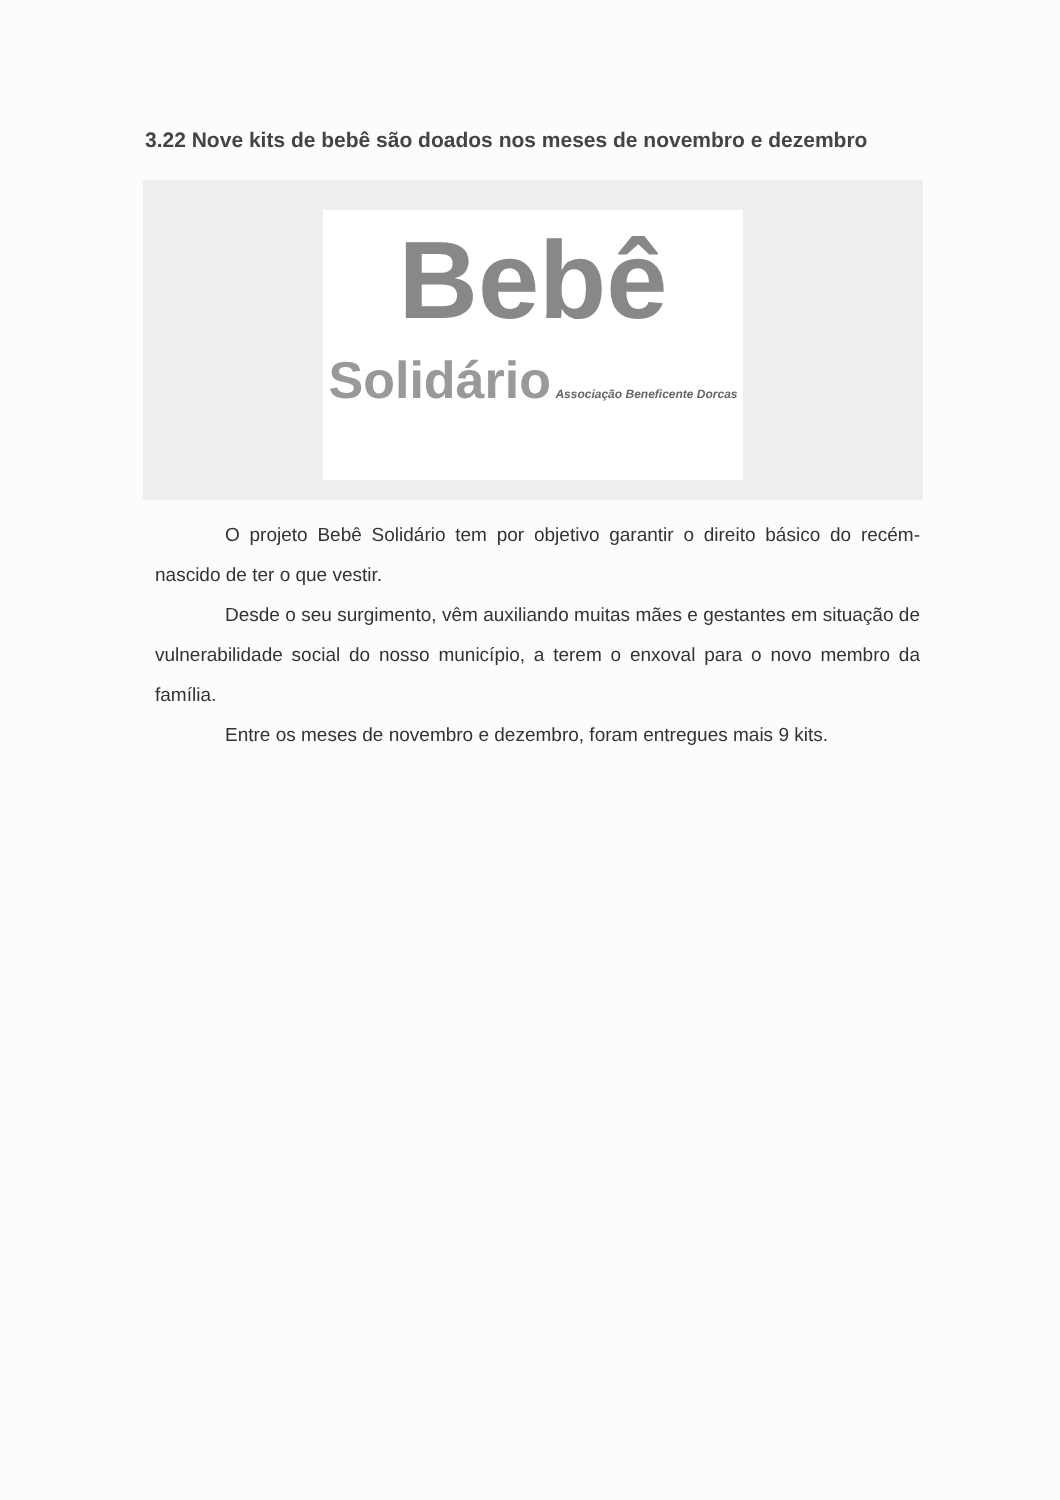3.22 Nove kits de bebê são doados nos meses de novembro e dezembro
Bebê
Solidário Associação Beneficente Dorcas
O projeto Bebê Solidário tem por objetivo garantir o direito básico do recém-nascido de ter o que vestir.
Desde o seu surgimento, vêm auxiliando muitas mães e gestantes em situação de vulnerabilidade social do nosso município, a terem o enxoval para o novo membro da família.
Entre os meses de novembro e dezembro, foram entregues mais 9 kits.